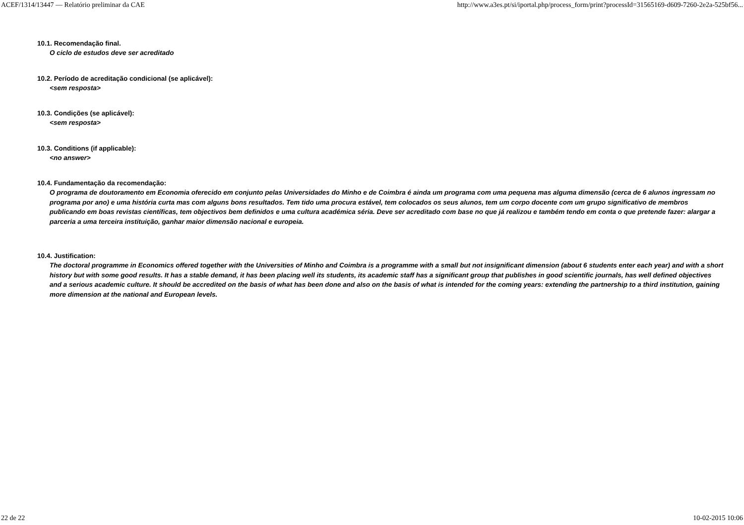ACEF/1314/13447 — Relatório preliminar da CAE http://www.a3es.pt/si/iportal.php/process_form/print?processId=31565169-d609-7260-2e2a-525bf56...
10.1. Recomendação final.
O ciclo de estudos deve ser acreditado
10.2. Período de acreditação condicional (se aplicável):
<sem resposta>
10.3. Condições (se aplicável):
<sem resposta>
10.3. Conditions (if applicable):
<no answer>
10.4. Fundamentação da recomendação:
O programa de doutoramento em Economia oferecido em conjunto pelas Universidades do Minho e de Coimbra é ainda um programa com uma pequena mas alguma dimensão (cerca de 6 alunos ingressam no programa por ano) e uma história curta mas com alguns bons resultados. Tem tido uma procura estável, tem colocados os seus alunos, tem um corpo docente com um grupo significativo de membros publicando em boas revistas científicas, tem objectivos bem definidos e uma cultura académica séria. Deve ser acreditado com base no que já realizou e também tendo em conta o que pretende fazer: alargar a parceria a uma terceira instituição, ganhar maior dimensão nacional e europeia.
10.4. Justification:
The doctoral programme in Economics offered together with the Universities of Minho and Coimbra is a programme with a small but not insignificant dimension (about 6 students enter each year) and with a short history but with some good results. It has a stable demand, it has been placing well its students, its academic staff has a significant group that publishes in good scientific journals, has well defined objectives and a serious academic culture. It should be accredited on the basis of what has been done and also on the basis of what is intended for the coming years: extending the partnership to a third institution, gaining more dimension at the national and European levels.
22 de 22 10-02-2015 10:06